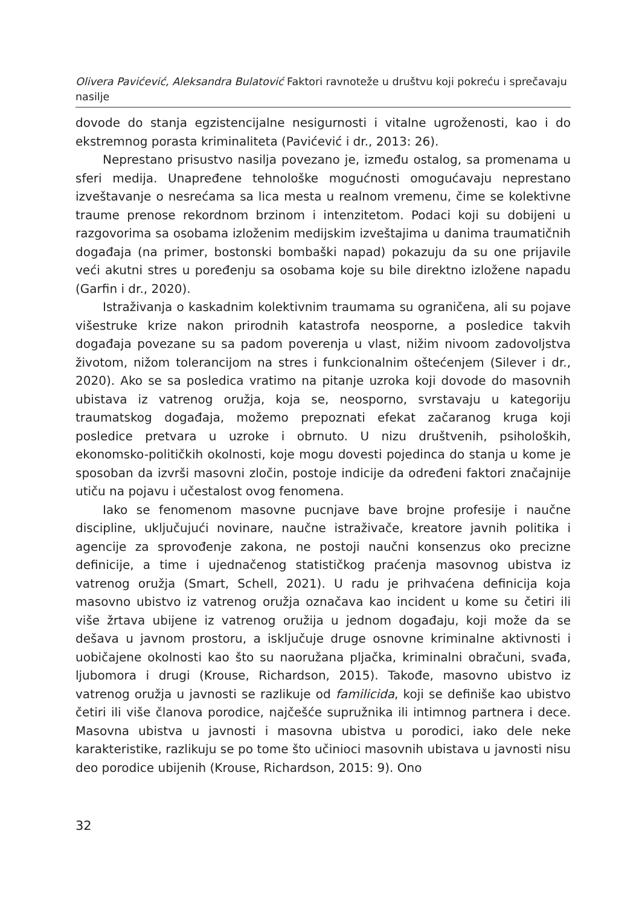Olivera Pavićević, Aleksandra Bulatović Faktori ravnoteže u društvu koji pokreću i sprečavaju nasilje
dovode do stanja egzistencijalne nesigurnosti i vitalne ugroženosti, kao i do ekstremnog porasta kriminaliteta (Pavićević i dr., 2013: 26).
Neprestano prisustvo nasilja povezano je, između ostalog, sa promenama u sferi medija. Unapređene tehnološke mogućnosti omogućavaju neprestano izveštavanje o nesrećama sa lica mesta u realnom vremenu, čime se kolektivne traume prenose rekordnom brzinom i intenzitetom. Podaci koji su dobijeni u razgovorima sa osobama izloženim medijskim izveštajima u danima traumatičnih događaja (na primer, bostonski bombaški napad) pokazuju da su one prijavile veći akutni stres u poređenju sa osobama koje su bile direktno izložene napadu (Garfin i dr., 2020).
Istraživanja o kaskadnim kolektivnim traumama su ograničena, ali su pojave višestruke krize nakon prirodnih katastrofa neosporne, a posledice takvih događaja povezane su sa padom poverenja u vlast, nižim nivoom zadovoljstva životom, nižom tolerancijom na stres i funkcionalnim oštećenjem (Silever i dr., 2020). Ako se sa posledica vratimo na pitanje uzroka koji dovode do masovnih ubistava iz vatrenog oružja, koja se, neosporno, svrstavaju u kategoriju traumatskog događaja, možemo prepoznati efekat začaranog kruga koji posledice pretvara u uzroke i obrnuto. U nizu društvenih, psiholoških, ekonomsko-političkih okolnosti, koje mogu dovesti pojedinca do stanja u kome je sposoban da izvrši masovni zločin, postoje indicije da određeni faktori značajnije utiču na pojavu i učestalost ovog fenomena.
Iako se fenomenom masovne pucnjave bave brojne profesije i naučne discipline, uključujući novinare, naučne istraživače, kreatore javnih politika i agencije za sprovođenje zakona, ne postoji naučni konsenzus oko precizne definicije, a time i ujednačenog statističkog praćenja masovnog ubistva iz vatrenog oružja (Smart, Schell, 2021). U radu je prihvaćena definicija koja masovno ubistvo iz vatrenog oružja označava kao incident u kome su četiri ili više žrtava ubijene iz vatrenog oružija u jednom događaju, koji može da se dešava u javnom prostoru, a isključuje druge osnovne kriminalne aktivnosti i uobičajene okolnosti kao što su naoružana pljačka, kriminalni obračuni, svađa, ljubomora i drugi (Krouse, Richardson, 2015). Takođe, masovno ubistvo iz vatrenog oružja u javnosti se razlikuje od familicida, koji se definiše kao ubistvo četiri ili više članova porodice, najčešće supružnika ili intimnog partnera i dece. Masovna ubistva u javnosti i masovna ubistva u porodici, iako dele neke karakteristike, razlikuju se po tome što učinioci masovnih ubistava u javnosti nisu deo porodice ubijenih (Krouse, Richardson, 2015: 9). Ono
32